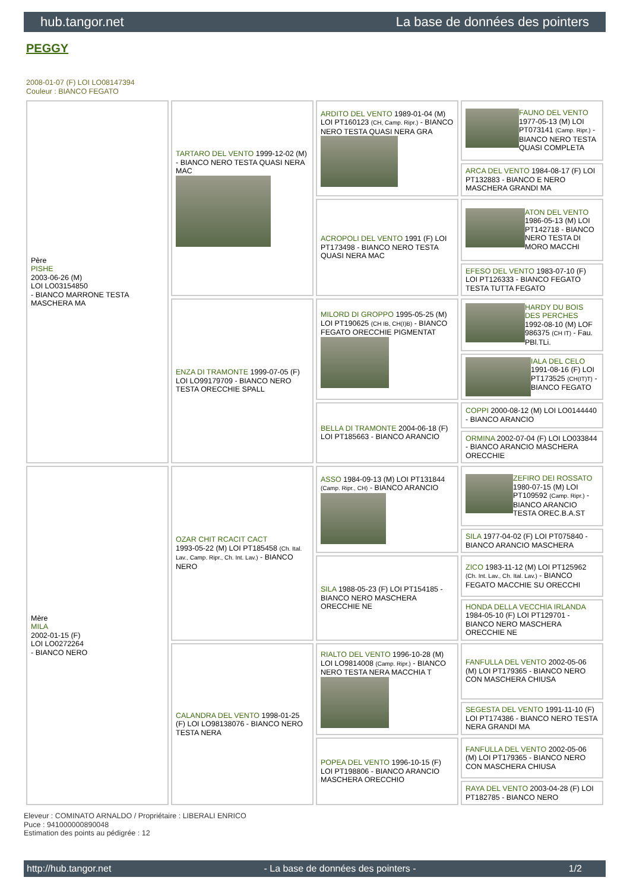hub.tangor.net La base de données des pointers
PEGGY
2008-01-07 (F) LOI LO08147394
Couleur : BIANCO FEGATO
| Père PISHE 2003-06-26 (M) LOI LO03154850 - BIANCO MARRONE TESTA MASCHERA MA | TARTARO DEL VENTO 1999-12-02 (M) - BIANCO NERO TESTA QUASI NERA MAC | ARDITO DEL VENTO 1989-01-04 (M) LOI PT160123 (CH, Camp. Ripr.) - BIANCO NERO TESTA QUASI NERA GRA | FAUNO DEL VENTO 1977-05-13 (M) LOI PT073141 (Camp. Ripr.) - BIANCO NERO TESTA QUASI COMPLETA |
| | | | ARCA DEL VENTO 1984-08-17 (F) LOI PT132883 - BIANCO E NERO MASCHERA GRANDI MA |
| | | ACROPOLI DEL VENTO 1991 (F) LOI PT173498 - BIANCO NERO TESTA QUASI NERA MAC | ATON DEL VENTO 1986-05-13 (M) LOI PT142718 - BIANCO NERO TESTA DI MORO MACCHI |
| | | | EFESO DEL VENTO 1983-07-10 (F) LOI PT126333 - BIANCO FEGATO TESTA TUTTA FEGATO |
| | ENZA DI TRAMONTE 1999-07-05 (F) LOI LO99179709 - BIANCO NERO TESTA ORECCHIE SPALL | MILORD DI GROPPO 1995-05-25 (M) LOI PT190625 (CH IB, CH(I)B) - BIANCO FEGATO ORECCHIE PIGMENTAT | HARDY DU BOIS DES PERCHES 1992-08-10 (M) LOF 986375 (CH IT) - Fau. PBl.TLi. |
| | | | IALA DEL CELO 1991-08-16 (F) LOI PT173525 (CH(IT)T) - BIANCO FEGATO |
| | | BELLA DI TRAMONTE 2004-06-18 (F) LOI PT185663 - BIANCO ARANCIO | COPPI 2000-08-12 (M) LOI LO0144440 - BIANCO ARANCIO |
| | | | ORMINA 2002-07-04 (F) LOI LO033844 - BIANCO ARANCIO MASCHERA ORECCHIE |
| Mère MILA 2002-01-15 (F) LOI LO0272264 - BIANCO NERO | OZAR CHIT RCACIT CACT 1993-05-22 (M) LOI PT185458 (Ch. Ital. Lav., Camp. Ripr., Ch. Int. Lav.) - BIANCO NERO | ASSO 1984-09-13 (M) LOI PT131844 (Camp. Ripr., CH) - BIANCO ARANCIO | ZEFIRO DEI ROSSATO 1980-07-15 (M) LOI PT109592 (Camp. Ripr.) - BIANCO ARANCIO TESTA OREC.B.A.ST |
| | | | SILA 1977-04-02 (F) LOI PT075840 - BIANCO ARANCIO MASCHERA |
| | | SILA 1988-05-23 (F) LOI PT154185 - BIANCO NERO MASCHERA ORECCHIE NE | ZICO 1983-11-12 (M) LOI PT125962 (Ch. Int. Lav., Ch. Ital. Lav.) - BIANCO FEGATO MACCHIE SU ORECCHI |
| | | | HONDA DELLA VECCHIA IRLANDA 1984-05-10 (F) LOI PT129701 - BIANCO NERO MASCHERA ORECCHIE NE |
| | CALANDRA DEL VENTO 1998-01-25 (F) LOI LO98138076 - BIANCO NERO TESTA NERA | RIALTO DEL VENTO 1996-10-28 (M) LOI LO9814008 (Camp. Ripr.) - BIANCO NERO TESTA NERA MACCHIA T | FANFULLA DEL VENTO 2002-05-06 (M) LOI PT179365 - BIANCO NERO CON MASCHERA CHIUSA |
| | | | SEGESTA DEL VENTO 1991-11-10 (F) LOI PT174386 - BIANCO NERO TESTA NERA GRANDI MA |
| | | POPEA DEL VENTO 1996-10-15 (F) LOI PT198806 - BIANCO ARANCIO MASCHERA ORECCHIO | FANFULLA DEL VENTO 2002-05-06 (M) LOI PT179365 - BIANCO NERO CON MASCHERA CHIUSA |
| | | | RAYA DEL VENTO 2003-04-28 (F) LOI PT182785 - BIANCO NERO |
Eleveur : COMINATO ARNALDO / Propriétaire : LIBERALI ENRICO
Puce : 941000000890048
Estimation des points au pédigrée : 12
http://hub.tangor.net - La base de données des pointers - 1/2